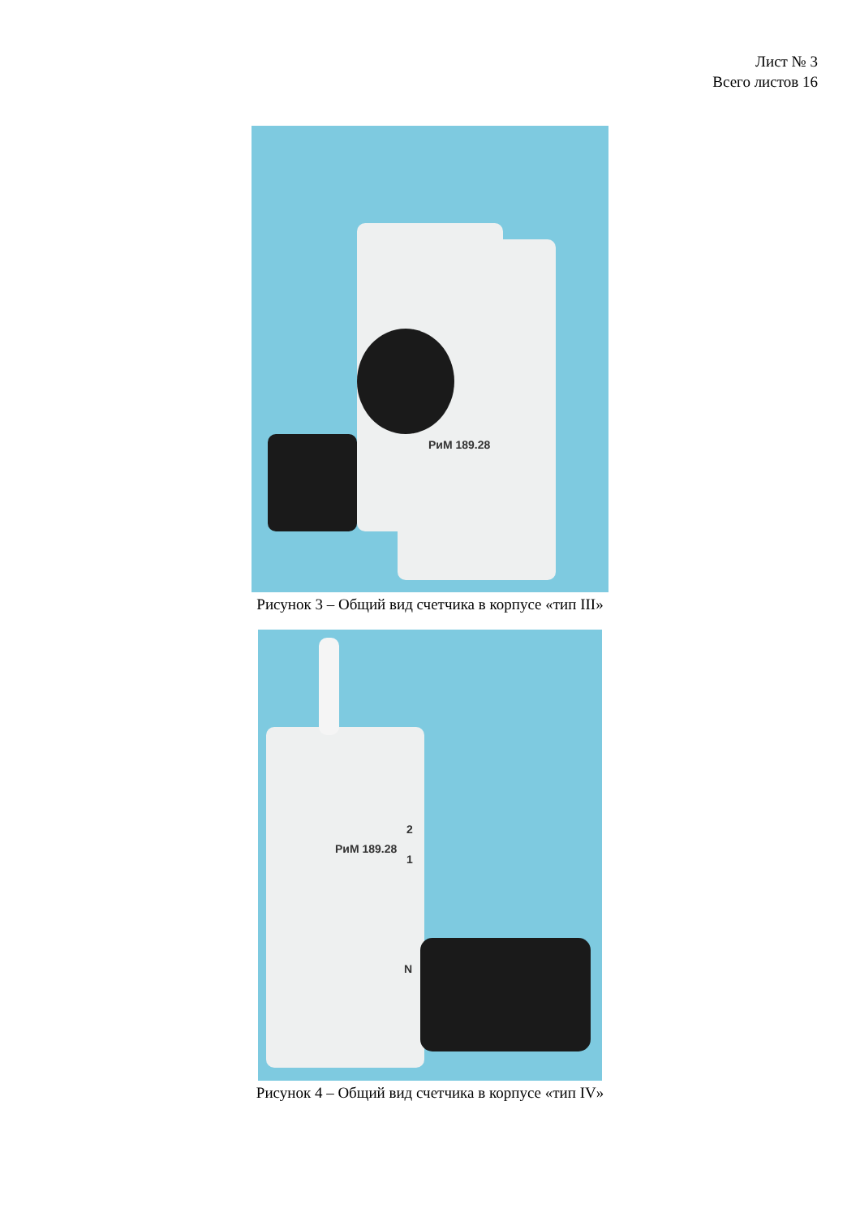Лист № 3
Всего листов 16
РиМ 189.28
Рисунок 3 – Общий вид счетчика в корпусе «тип III»
РиМ 189.28
2
1
N
Рисунок 4 – Общий вид счетчика в корпусе «тип IV»